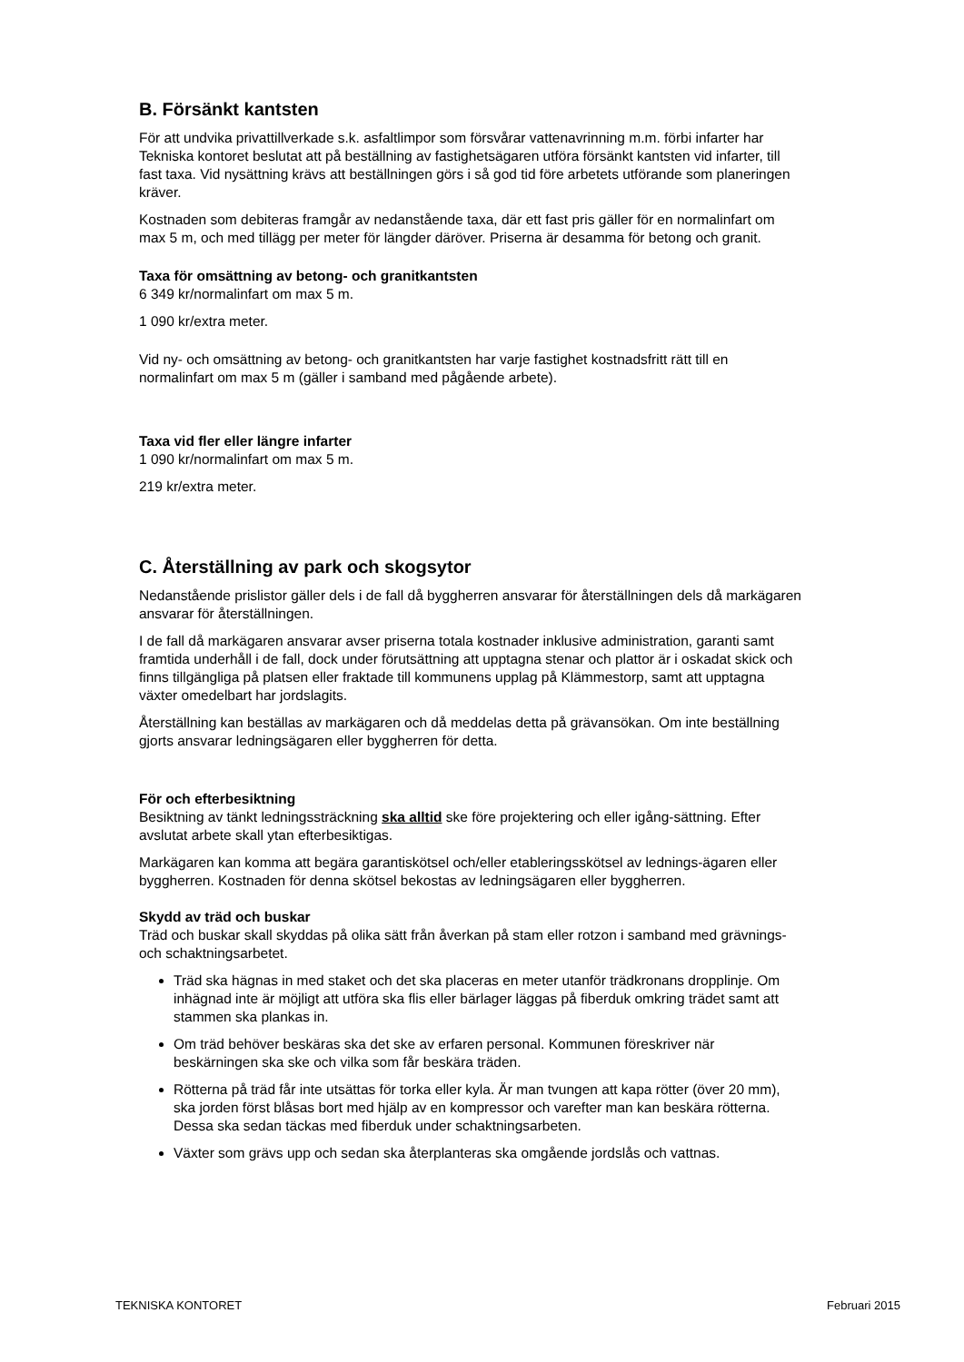B. Försänkt kantsten
För att undvika privattillverkade s.k. asfaltlimpor som försvårar vattenavrinning m.m. förbi infarter har Tekniska kontoret beslutat att på beställning av fastighetsägaren utföra försänkt kantsten vid infarter, till fast taxa. Vid nysättning krävs att beställningen görs i så god tid före arbetets utförande som planeringen kräver.
Kostnaden som debiteras framgår av nedanstående taxa, där ett fast pris gäller för en normalinfart om max 5 m, och med tillägg per meter för längder däröver. Priserna är desamma för betong och granit.
Taxa för omsättning av betong- och granitkantsten
6 349 kr/normalinfart om max 5 m.
1 090 kr/extra meter.
Vid ny- och omsättning av betong- och granitkantsten har varje fastighet kostnadsfritt rätt till en normalinfart om max 5 m (gäller i samband med pågående arbete).
Taxa vid fler eller längre infarter
1 090 kr/normalinfart om max 5 m.
219 kr/extra meter.
C. Återställning av park och skogsytor
Nedanstående prislistor gäller dels i de fall då byggherren ansvarar för återställningen dels då markägaren ansvarar för återställningen.
I de fall då markägaren ansvarar avser priserna totala kostnader inklusive administration, garanti samt framtida underhåll i de fall, dock under förutsättning att upptagna stenar och plattor är i oskadat skick och finns tillgängliga på platsen eller fraktade till kommunens upplag på Klämmestorp, samt att upptagna växter omedelbart har jordslagits.
Återställning kan beställas av markägaren och då meddelas detta på grävansökan. Om inte beställning gjorts ansvarar ledningsägaren eller byggherren för detta.
För och efterbesiktning
Besiktning av tänkt ledningssträckning ska alltid ske före projektering och eller igång-sättning. Efter avslutat arbete skall ytan efterbesiktigas.
Markägaren kan komma att begära garantiskötsel och/eller etableringsskötsel av lednings-ägaren eller byggherren. Kostnaden för denna skötsel bekostas av ledningsägaren eller byggherren.
Skydd av träd och buskar
Träd och buskar skall skyddas på olika sätt från åverkan på stam eller rotzon i samband med grävnings- och schaktningsarbetet.
Träd ska hägnas in med staket och det ska placeras en meter utanför trädkronans dropplinje. Om inhägnad inte är möjligt att utföra ska flis eller bärlager läggas på fiberduk omkring trädet samt att stammen ska plankas in.
Om träd behöver beskäras ska det ske av erfaren personal. Kommunen föreskriver när beskärningen ska ske och vilka som får beskära träden.
Rötterna på träd får inte utsättas för torka eller kyla. Är man tvungen att kapa rötter (över 20 mm), ska jorden först blåsas bort med hjälp av en kompressor och varefter man kan beskära rötterna. Dessa ska sedan täckas med fiberduk under schaktningsarbeten.
Växter som grävs upp och sedan ska återplanteras ska omgående jordslås och vattnas.
TEKNISKA KONTORET Februari 2015